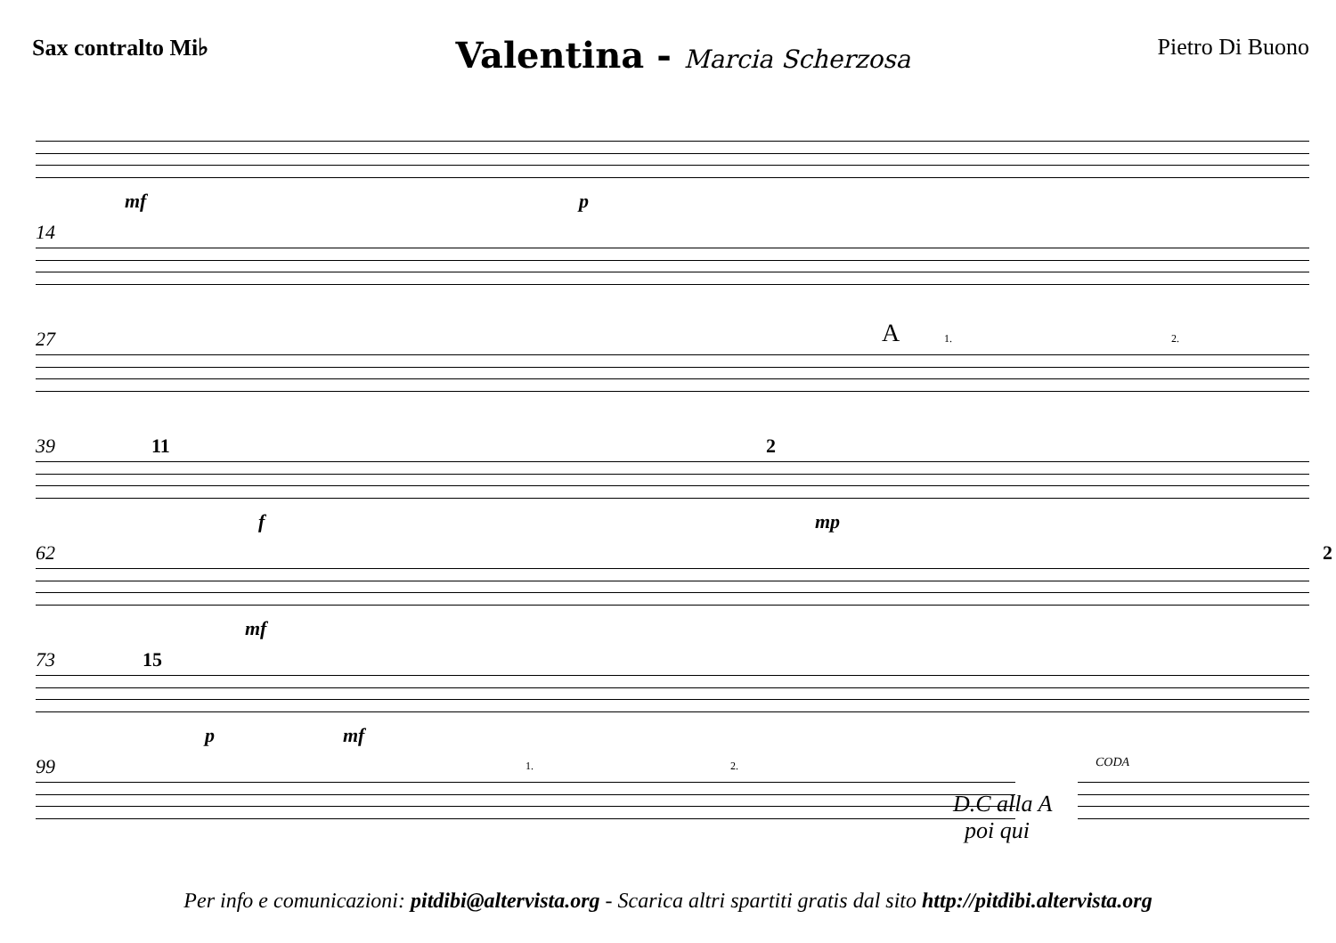Sax contralto Mi♭
Valentina - Marcia Scherzosa Pietro Di Buono
mf p
14
27 A 1. 2.
39 11 2
f mp
62 2
mf
73 15
p mf
99 1. 2.
D.C alla A
poi qui
CODA
Per info e comunicazioni: pitdibi@altervista.org - Scarica altri spartiti gratis dal sito http://pitdibi.altervista.org